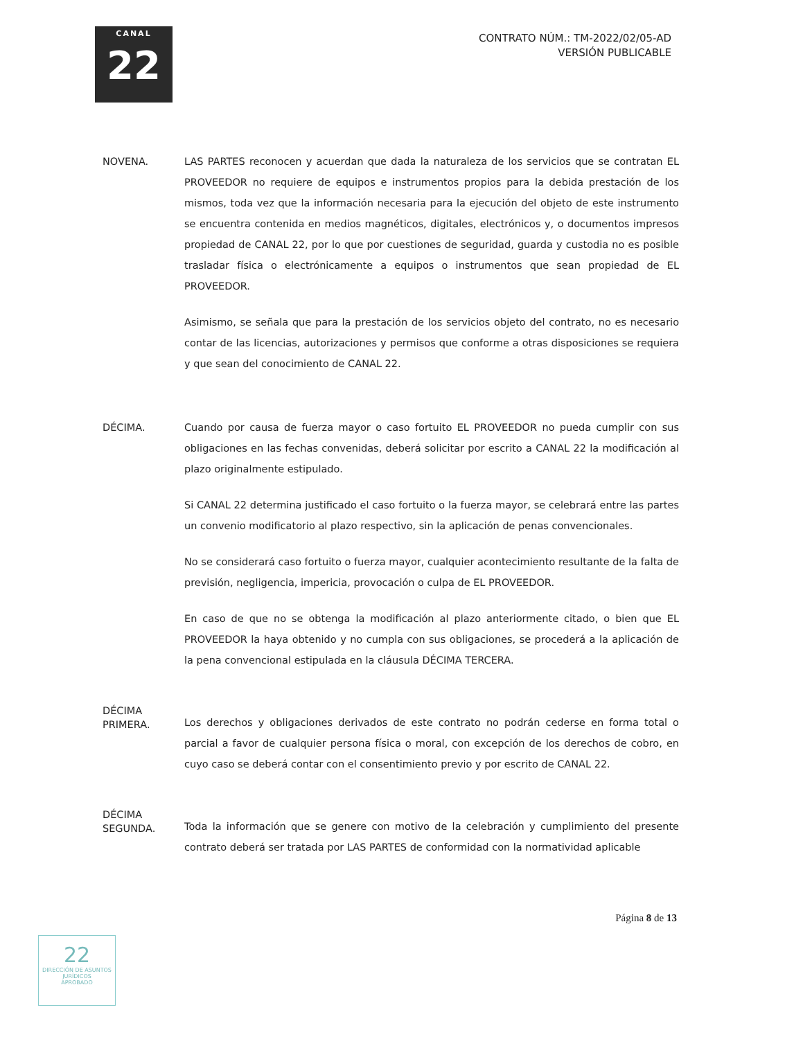CANAL
22
CONTRATO NÚM.: TM-2022/02/05-AD
VERSIÓN PUBLICABLE
NOVENA. LAS PARTES reconocen y acuerdan que dada la naturaleza de los servicios que se contratan EL PROVEEDOR no requiere de equipos e instrumentos propios para la debida prestación de los mismos, toda vez que la información necesaria para la ejecución del objeto de este instrumento se encuentra contenida en medios magnéticos, digitales, electrónicos y, o documentos impresos propiedad de CANAL 22, por lo que por cuestiones de seguridad, guarda y custodia no es posible trasladar física o electrónicamente a equipos o instrumentos que sean propiedad de EL PROVEEDOR.
Asimismo, se señala que para la prestación de los servicios objeto del contrato, no es necesario contar de las licencias, autorizaciones y permisos que conforme a otras disposiciones se requiera y que sean del conocimiento de CANAL 22.
DÉCIMA. Cuando por causa de fuerza mayor o caso fortuito EL PROVEEDOR no pueda cumplir con sus obligaciones en las fechas convenidas, deberá solicitar por escrito a CANAL 22 la modificación al plazo originalmente estipulado.
Si CANAL 22 determina justificado el caso fortuito o la fuerza mayor, se celebrará entre las partes un convenio modificatorio al plazo respectivo, sin la aplicación de penas convencionales.
No se considerará caso fortuito o fuerza mayor, cualquier acontecimiento resultante de la falta de previsión, negligencia, impericia, provocación o culpa de EL PROVEEDOR.
En caso de que no se obtenga la modificación al plazo anteriormente citado, o bien que EL PROVEEDOR la haya obtenido y no cumpla con sus obligaciones, se procederá a la aplicación de la pena convencional estipulada en la cláusula DÉCIMA TERCERA.
DÉCIMA
PRIMERA.
Los derechos y obligaciones derivados de este contrato no podrán cederse en forma total o parcial a favor de cualquier persona física o moral, con excepción de los derechos de cobro, en cuyo caso se deberá contar con el consentimiento previo y por escrito de CANAL 22.
DÉCIMA
SEGUNDA.
Toda la información que se genere con motivo de la celebración y cumplimiento del presente contrato deberá ser tratada por LAS PARTES de conformidad con la normatividad aplicable
Página 8 de 13
22
DIRECCIÓN DE ASUNTOS JURÍDICOS
APROBADO